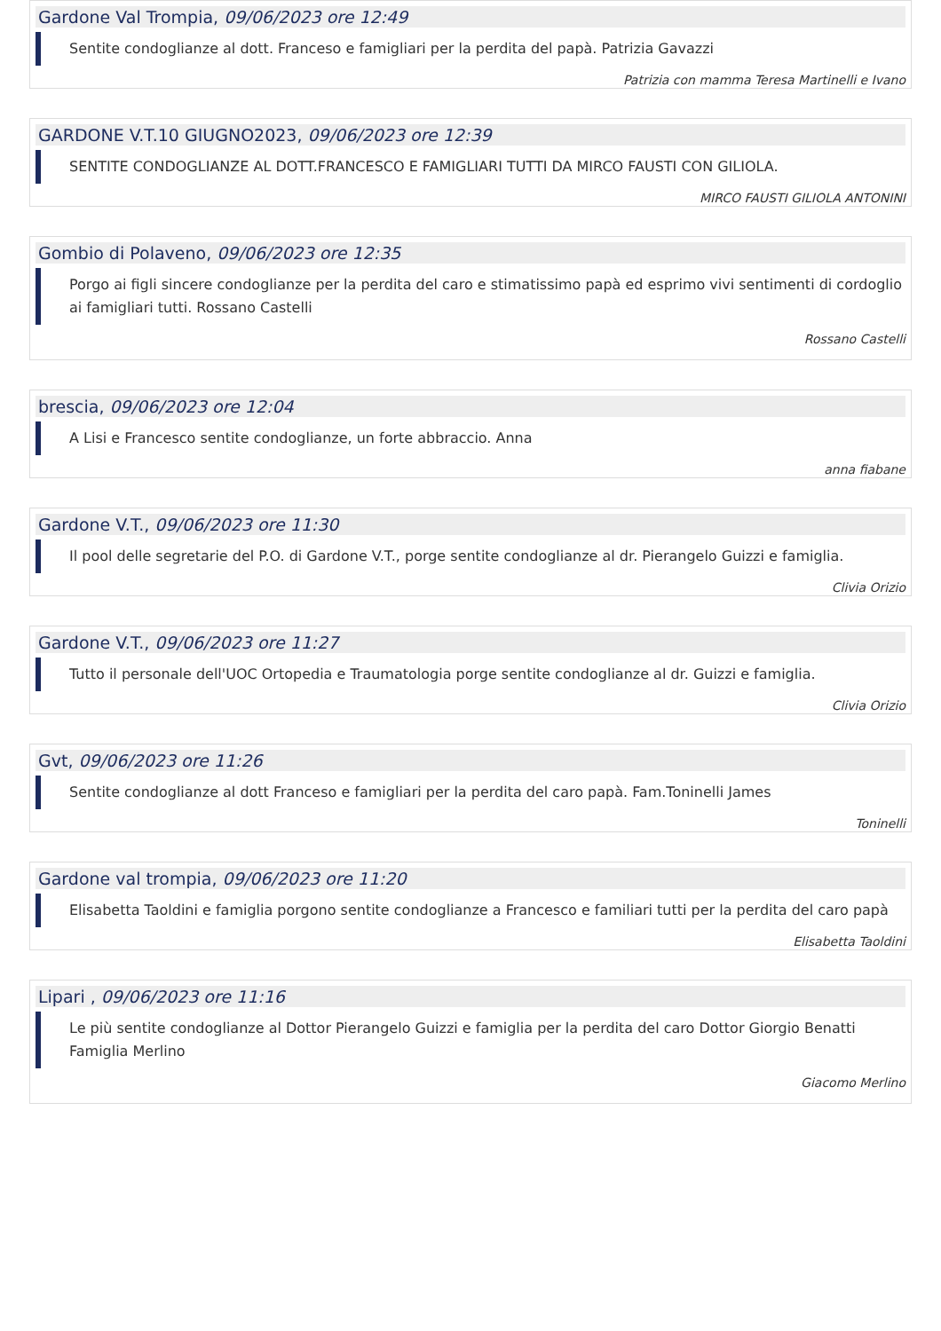Gardone Val Trompia, 09/06/2023 ore 12:49
Sentite condoglianze al dott. Franceso e famigliari per la perdita del papà. Patrizia Gavazzi
Patrizia con mamma Teresa Martinelli e Ivano
GARDONE V.T.10 GIUGNO2023, 09/06/2023 ore 12:39
SENTITE CONDOGLIANZE AL DOTT.FRANCESCO E FAMIGLIARI TUTTI DA MIRCO FAUSTI CON GILIOLA.
MIRCO FAUSTI GILIOLA ANTONINI
Gombio di Polaveno, 09/06/2023 ore 12:35
Porgo ai figli sincere condoglianze per la perdita del caro e stimatissimo papà ed esprimo vivi sentimenti di cordoglio ai famigliari tutti. Rossano Castelli
Rossano Castelli
brescia, 09/06/2023 ore 12:04
A Lisi e Francesco sentite condoglianze, un forte abbraccio. Anna
anna fiabane
Gardone V.T., 09/06/2023 ore 11:30
Il pool delle segretarie del P.O. di Gardone V.T., porge sentite condoglianze al dr. Pierangelo Guizzi e famiglia.
Clivia Orizio
Gardone V.T., 09/06/2023 ore 11:27
Tutto il personale dell'UOC Ortopedia e Traumatologia porge sentite condoglianze al dr. Guizzi e famiglia.
Clivia Orizio
Gvt, 09/06/2023 ore 11:26
Sentite condoglianze al dott Franceso e famigliari per la perdita del caro papà. Fam.Toninelli James
Toninelli
Gardone val trompia, 09/06/2023 ore 11:20
Elisabetta Taoldini e famiglia porgono sentite condoglianze a Francesco e familiari tutti per la perdita del caro papà
Elisabetta Taoldini
Lipari , 09/06/2023 ore 11:16
Le più sentite condoglianze al Dottor Pierangelo Guizzi e famiglia per la perdita del caro Dottor Giorgio Benatti Famiglia Merlino
Giacomo Merlino